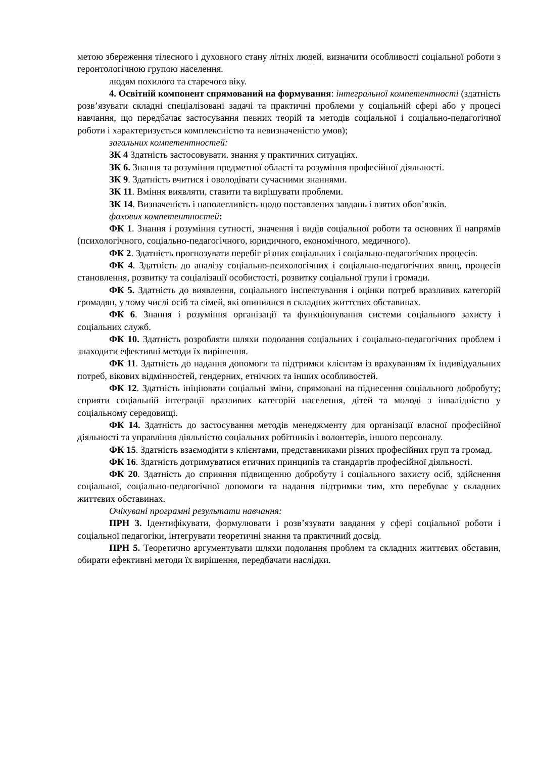метою збереження тілесного і духовного стану літніх людей, визначити особливості соціальної роботи з геронтологічною групою населення.
людям похилого та старечого віку.
4. Освітній компонент спрямований на формування: інтегральної компетентності (здатність розв’язувати складні спеціалізовані задачі та практичні проблеми у соціальній сфері або у процесі навчання, що передбачає застосування певних теорій та методів соціальної і соціально-педагогічної роботи і характеризується комплексністю та невизначеністю умов);
загальних компетентностей:
ЗК 4 Здатність застосовувати. знання у практичних ситуаціях.
ЗК 6. Знання та розуміння предметної області та розуміння професійної діяльності.
ЗК 9. Здатність вчитися і оволодівати сучасними знаннями.
ЗК 11. Вміння виявляти, ставити та вирішувати проблеми.
ЗК 14. Визначеність і наполегливість щодо поставлених завдань і взятих обов’язків.
фахових компетентностей:
ФК 1. Знання і розуміння сутності, значення і видів соціальної роботи та основних її напрямів (психологічного, соціально-педагогічного, юридичного, економічного, медичного).
ФК 2. Здатність прогнозувати перебіг різних соціальних і соціально-педагогічних процесів.
ФК 4. Здатність до аналізу соціально-психологічних і соціально-педагогічних явищ, процесів становлення, розвитку та соціалізації особистості, розвитку соціальної групи і громади.
ФК 5. Здатність до виявлення, соціального інспектування і оцінки потреб вразливих категорій громадян, у тому числі осіб та сімей, які опинилися в складних життєвих обставинах.
ФК 6. Знання і розуміння організації та функціонування системи соціального захисту і соціальних служб.
ФК 10. Здатність розробляти шляхи подолання соціальних і соціально-педагогічних проблем і знаходити ефективні методи їх вирішення.
ФК 11. Здатність до надання допомоги та підтримки клієнтам із врахуванням їх індивідуальних потреб, вікових відмінностей, гендерних, етнічних та інших особливостей.
ФК 12. Здатність ініціювати соціальні зміни, спрямовані на піднесення соціального добробуту; сприяти соціальній інтеграції вразливих категорій населення, дітей та молоді з інвалідністю у соціальному середовищі.
ФК 14. Здатність до застосування методів менеджменту для організації власної професійної діяльності та управління діяльністю соціальних робітників і волонтерів, іншого персоналу.
ФК 15. Здатність взаємодіяти з клієнтами, представниками різних професійних груп та громад.
ФК 16. Здатність дотримуватися етичних принципів та стандартів професійної діяльності.
ФК 20. Здатність до сприяння підвищенню добробуту і соціального захисту осіб, здійснення соціальної, соціально-педагогічної допомоги та надання підтримки тим, хто перебуває у складних життєвих обставинах.
Очікувані програмні результати навчання:
ПРН 3. Ідентифікувати, формулювати і розв’язувати завдання у сфері соціальної роботи і соціальної педагогіки, інтегрувати теоретичні знання та практичний досвід.
ПРН 5. Теоретично аргументувати шляхи подолання проблем та складних життєвих обставин, обирати ефективні методи їх вирішення, передбачати наслідки.